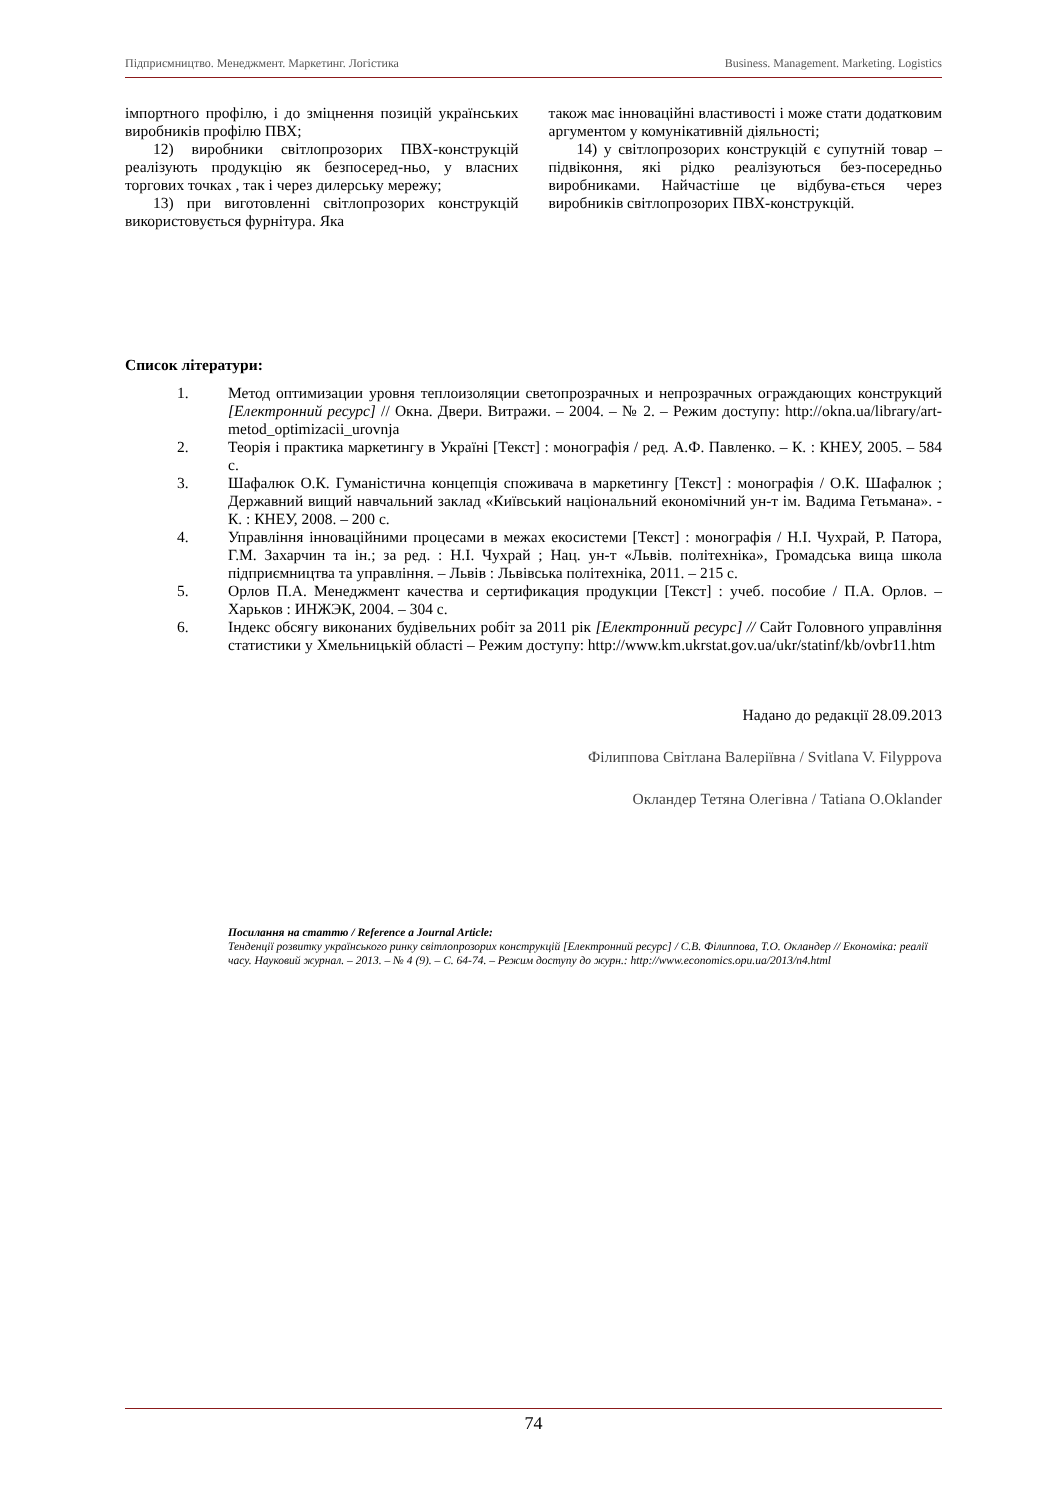Підприємництво. Менеджмент. Маркетинг. Логістика Business. Management. Marketing. Logistics
імпортного профілю, і до зміцнення позицій українських виробників профілю ПВХ;
12) виробники світлопрозорих ПВХ-конструкцій реалізують продукцію як безпосеред-ньо, у власних торгових точках , так і через дилерську мережу;
13) при виготовленні світлопрозорих конструкцій використовується фурнітура. Яка
також має інноваційні властивості і може стати додатковим аргументом у комунікативній діяльності;
14) у світлопрозорих конструкцій є супутній товар – підвіконня, які рідко реалізуються без-посередньо виробниками. Найчастіше це відбува-ється через виробників світлопрозорих ПВХ-конструкцій.
Список літератури:
1. Метод оптимизации уровня теплоизоляции светопрозрачных и непрозрачных ограждающих конструкций [Електронний ресурс] // Окна. Двери. Витражи. – 2004. – № 2. – Режим доступу: http://okna.ua/library/art-metod_optimizacii_urovnja
2. Теорія і практика маркетингу в Україні [Текст] : монографія / ред. А.Ф. Павленко. – К. : КНЕУ, 2005. – 584 с.
3. Шафалюк О.К. Гуманістична концепція споживача в маркетингу [Текст] : монографія / О.К. Шафалюк ; Державний вищий навчальний заклад «Київський національний економічний ун-т ім. Вадима Гетьмана». - К. : КНЕУ, 2008. – 200 с.
4. Управління інноваційними процесами в межах екосистеми [Текст] : монографія / Н.І. Чухрай, Р. Патора, Г.М. Захарчин та ін.; за ред. : Н.І. Чухрай ; Нац. ун-т «Львів. політехніка», Громадська вища школа підприємництва та управління. – Львів : Львівська політехніка, 2011. – 215 с.
5. Орлов П.А. Менеджмент качества и сертификация продукции [Текст] : учеб. пособие / П.А. Орлов. – Харьков : ИНЖЭК, 2004. – 304 с.
6. Індекс обсягу виконаних будівельних робіт за 2011 рік [Електронний ресурс] // Сайт Головного управління статистики у Хмельницькій області – Режим доступу: http://www.km.ukrstat.gov.ua/ukr/statinf/kb/ovbr11.htm
Надано до редакції 28.09.2013
Філиппова Світлана Валеріївна / Svitlana V. Filyppova
Окландер Тетяна Олегівна / Tatiana O.Oklander
Посилання на статтю / Reference a Journal Article:
Тенденції розвитку українського ринку світлопрозорих конструкцій [Електронний ресурс] / С.В. Філиппова, Т.О. Окландер // Економіка: реалії часу. Науковий журнал. – 2013. – № 4 (9). – С. 64-74. – Режим доступу до журн.: http://www.economics.opu.ua/2013/n4.html
74